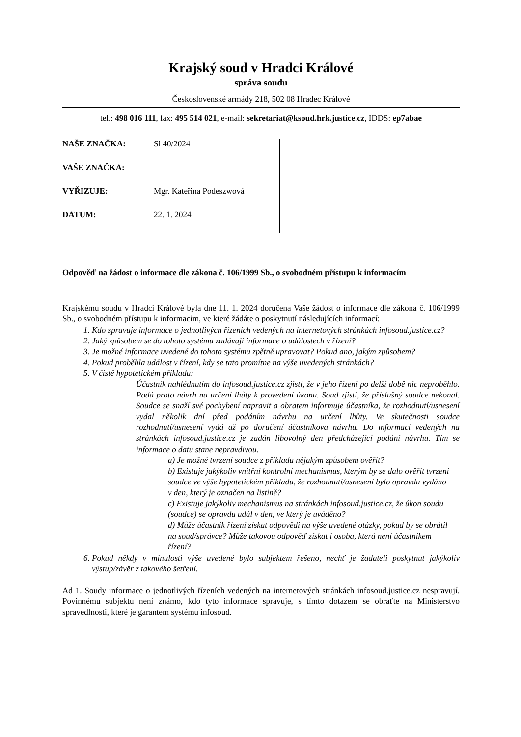Krajský soud v Hradci Králové
správa soudu
Československé armády 218, 502 08 Hradec Králové
tel.: 498 016 111, fax: 495 514 021, e-mail: sekretariat@ksoud.hrk.justice.cz, IDDS: ep7abae
NAŠE ZNAČKA: Si 40/2024
VAŠE ZNAČKA:
VYŘIZUJE: Mgr. Kateřina Podeszwová
DATUM: 22. 1. 2024
Odpověď na žádost o informace dle zákona č. 106/1999 Sb., o svobodném přístupu k informacím
Krajskému soudu v Hradci Králové byla dne 11. 1. 2024 doručena Vaše žádost o informace dle zákona č. 106/1999 Sb., o svobodném přístupu k informacím, ve které žádáte o poskytnutí následujících informací:
1. Kdo spravuje informace o jednotlivých řízeních vedených na internetových stránkách infosoud.justice.cz?
2. Jaký způsobem se do tohoto systému zadávají informace o událostech v řízení?
3. Je možné informace uvedené do tohoto systému zpětně upravovat? Pokud ano, jakým způsobem?
4. Pokud proběhla událost v řízení, kdy se tato promítne na výše uvedených stránkách?
5. V čistě hypotetickém příkladu:
Účastník nahlédnutím do infosoud.justice.cz zjistí, že v jeho řízení po delší době nic neproběhlo. Podá proto návrh na určení lhůty k provedení úkonu. Soud zjistí, že příslušný soudce nekonal. Soudce se snaží své pochybení napravit a obratem informuje účastníka, že rozhodnutí/usnesení vydal několik dní před podáním návrhu na určení lhůty. Ve skutečnosti soudce rozhodnutí/usnesení vydá až po doručení účastníkova návrhu. Do informací vedených na stránkách infosoud.justice.cz je zadán libovolný den předcházející podání návrhu. Tím se informace o datu stane nepravdivou.
a) Je možné tvrzení soudce z příkladu nějakým způsobem ověřit?
b) Existuje jakýkoliv vnitřní kontrolní mechanismus, kterým by se dalo ověřit tvrzení soudce ve výše hypotetickém příkladu, že rozhodnutí/usnesení bylo opravdu vydáno v den, který je označen na listině?
c) Existuje jakýkoliv mechanismus na stránkách infosoud.justice.cz, že úkon soudu (soudce) se opravdu udál v den, ve který je uváděno?
d) Může účastník řízení získat odpovědi na výše uvedené otázky, pokud by se obrátil na soud/správce? Může takovou odpověď získat i osoba, která není účastníkem řízení?
6. Pokud někdy v minulosti výše uvedené bylo subjektem řešeno, nechť je žadateli poskytnut jakýkoliv výstup/závěr z takového šetření.
Ad 1. Soudy informace o jednotlivých řízeních vedených na internetových stránkách infosoud.justice.cz nespravují. Povinnému subjektu není známo, kdo tyto informace spravuje, s tímto dotazem se obraťte na Ministerstvo spravedlnosti, které je garantem systému infosoud.